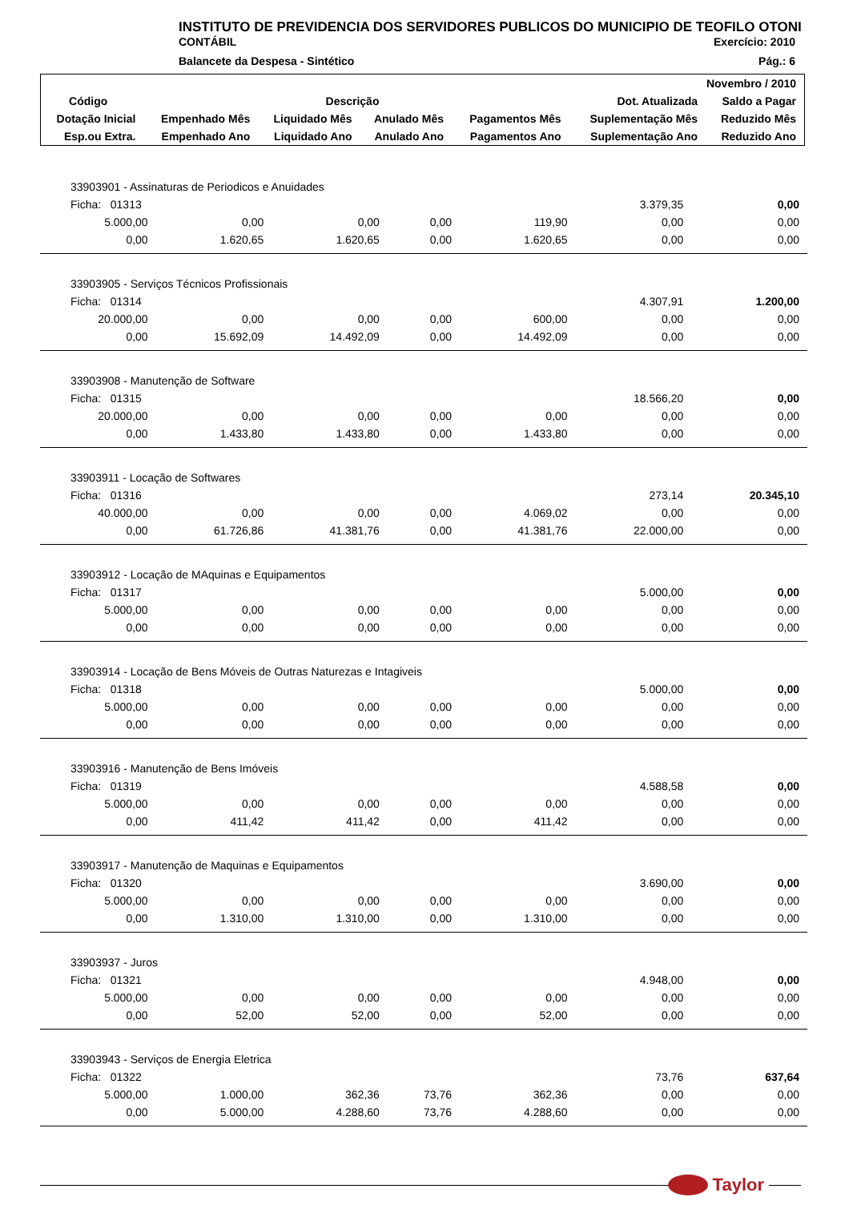INSTITUTO DE PREVIDENCIA DOS SERVIDORES PUBLICOS DO MUNICIPIO DE TEOFILO OTONI
CONTÁBIL Exercício: 2010
Balancete da Despesa - Sintético Pág.: 6
| Novembro / 2010 | | | | | | |
| --- | --- | --- | --- | --- | --- | --- |
| Código | Descrição | | | | Dot. Atualizada | Saldo a Pagar |
| Dotação Inicial | Empenhado Mês | Liquidado Mês | Anulado Mês | Pagamentos Mês | Suplementação Mês | Reduzido Mês |
| Esp.ou Extra. | Empenhado Ano | Liquidado Ano | Anulado Ano | Pagamentos Ano | Suplementação Ano | Reduzido Ano |
| 33903901 - Assinaturas de Periodicos e Anuidades | | | | | | |
| Ficha: 01313 | | | | | 3.379,35 | 0,00 |
| 5.000,00 | 0,00 | 0,00 | 0,00 | 119,90 | 0,00 | 0,00 |
| 0,00 | 1.620,65 | 1.620,65 | 0,00 | 1.620,65 | 0,00 | 0,00 |
| 33903905 - Serviços Técnicos Profissionais | | | | | | |
| Ficha: 01314 | | | | | 4.307,91 | 1.200,00 |
| 20.000,00 | 0,00 | 0,00 | 0,00 | 600,00 | 0,00 | 0,00 |
| 0,00 | 15.692,09 | 14.492,09 | 0,00 | 14.492,09 | 0,00 | 0,00 |
| 33903908 - Manutenção de Software | | | | | | |
| Ficha: 01315 | | | | | 18.566,20 | 0,00 |
| 20.000,00 | 0,00 | 0,00 | 0,00 | 0,00 | 0,00 | 0,00 |
| 0,00 | 1.433,80 | 1.433,80 | 0,00 | 1.433,80 | 0,00 | 0,00 |
| 33903911 - Locação de Softwares | | | | | | |
| Ficha: 01316 | | | | | 273,14 | 20.345,10 |
| 40.000,00 | 0,00 | 0,00 | 0,00 | 4.069,02 | 0,00 | 0,00 |
| 0,00 | 61.726,86 | 41.381,76 | 0,00 | 41.381,76 | 22.000,00 | 0,00 |
| 33903912 - Locação de MAquinas e Equipamentos | | | | | | |
| Ficha: 01317 | | | | | 5.000,00 | 0,00 |
| 5.000,00 | 0,00 | 0,00 | 0,00 | 0,00 | 0,00 | 0,00 |
| 0,00 | 0,00 | 0,00 | 0,00 | 0,00 | 0,00 | 0,00 |
| 33903914 - Locação de Bens Móveis de Outras Naturezas e Intagiveis | | | | | | |
| Ficha: 01318 | | | | | 5.000,00 | 0,00 |
| 5.000,00 | 0,00 | 0,00 | 0,00 | 0,00 | 0,00 | 0,00 |
| 0,00 | 0,00 | 0,00 | 0,00 | 0,00 | 0,00 | 0,00 |
| 33903916 - Manutenção de Bens Imóveis | | | | | | |
| Ficha: 01319 | | | | | 4.588,58 | 0,00 |
| 5.000,00 | 0,00 | 0,00 | 0,00 | 0,00 | 0,00 | 0,00 |
| 0,00 | 411,42 | 411,42 | 0,00 | 411,42 | 0,00 | 0,00 |
| 33903917 - Manutenção de Maquinas e Equipamentos | | | | | | |
| Ficha: 01320 | | | | | 3.690,00 | 0,00 |
| 5.000,00 | 0,00 | 0,00 | 0,00 | 0,00 | 0,00 | 0,00 |
| 0,00 | 1.310,00 | 1.310,00 | 0,00 | 1.310,00 | 0,00 | 0,00 |
| 33903937 - Juros | | | | | | |
| Ficha: 01321 | | | | | 4.948,00 | 0,00 |
| 5.000,00 | 0,00 | 0,00 | 0,00 | 0,00 | 0,00 | 0,00 |
| 0,00 | 52,00 | 52,00 | 0,00 | 52,00 | 0,00 | 0,00 |
| 33903943 - Serviços de Energia Eletrica | | | | | | |
| Ficha: 01322 | | | | | 73,76 | 637,64 |
| 5.000,00 | 1.000,00 | 362,36 | 73,76 | 362,36 | 0,00 | 0,00 |
| 0,00 | 5.000,00 | 4.288,60 | 73,76 | 4.288,60 | 0,00 | 0,00 |
Taylor